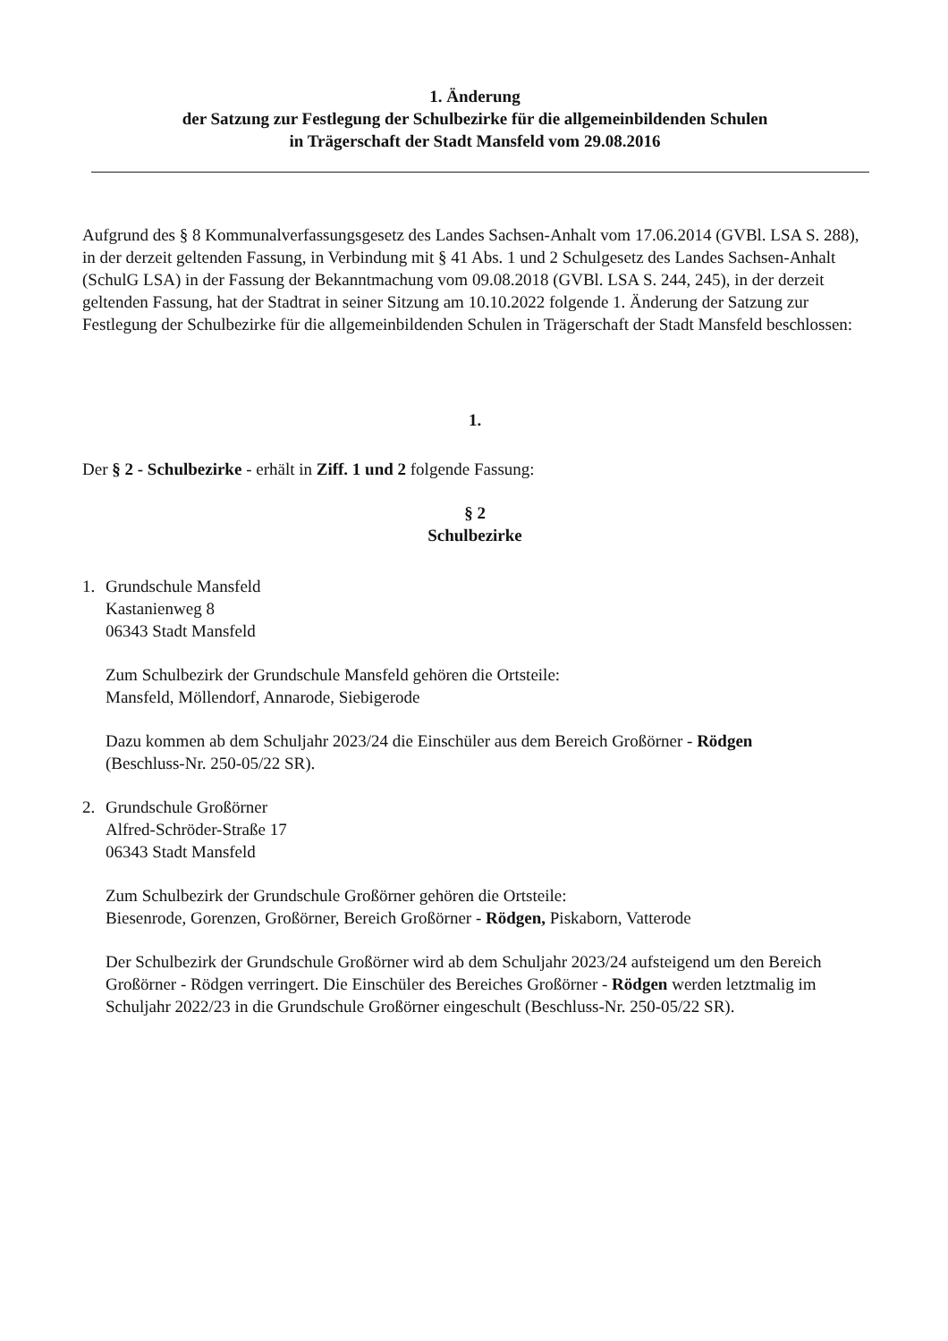1. Änderung
der Satzung zur Festlegung der Schulbezirke für die allgemeinbildenden Schulen
in Trägerschaft der Stadt Mansfeld vom 29.08.2016
Aufgrund des § 8 Kommunalverfassungsgesetz des Landes Sachsen-Anhalt vom 17.06.2014 (GVBl. LSA S. 288), in der derzeit geltenden Fassung, in Verbindung mit § 41 Abs. 1 und 2 Schulgesetz des Landes Sachsen-Anhalt (SchulG LSA) in der Fassung der Bekanntmachung vom 09.08.2018 (GVBl. LSA S. 244, 245), in der derzeit geltenden Fassung, hat der Stadtrat in seiner Sitzung am 10.10.2022 folgende 1. Änderung der Satzung zur Festlegung der Schulbezirke für die allgemeinbildenden Schulen in Trägerschaft der Stadt Mansfeld beschlossen:
1.
Der § 2 - Schulbezirke - erhält in Ziff. 1 und 2 folgende Fassung:
§ 2
Schulbezirke
1. Grundschule Mansfeld
Kastanienweg 8
06343 Stadt Mansfeld
Zum Schulbezirk der Grundschule Mansfeld gehören die Ortsteile:
Mansfeld, Möllendorf, Annarode, Siebigerode
Dazu kommen ab dem Schuljahr 2023/24 die Einschüler aus dem Bereich Großörner - Rödgen
(Beschluss-Nr. 250-05/22 SR).
2. Grundschule Großörner
Alfred-Schröder-Straße 17
06343 Stadt Mansfeld
Zum Schulbezirk der Grundschule Großörner gehören die Ortsteile:
Biesenrode, Gorenzen, Großörner, Bereich Großörner - Rödgen, Piskaborn, Vatterode
Der Schulbezirk der Grundschule Großörner wird ab dem Schuljahr 2023/24 aufsteigend um den Bereich Großörner - Rödgen verringert. Die Einschüler des Bereiches Großörner - Rödgen werden letztmalig im Schuljahr 2022/23 in die Grundschule Großörner eingeschult (Beschluss-Nr. 250-05/22 SR).